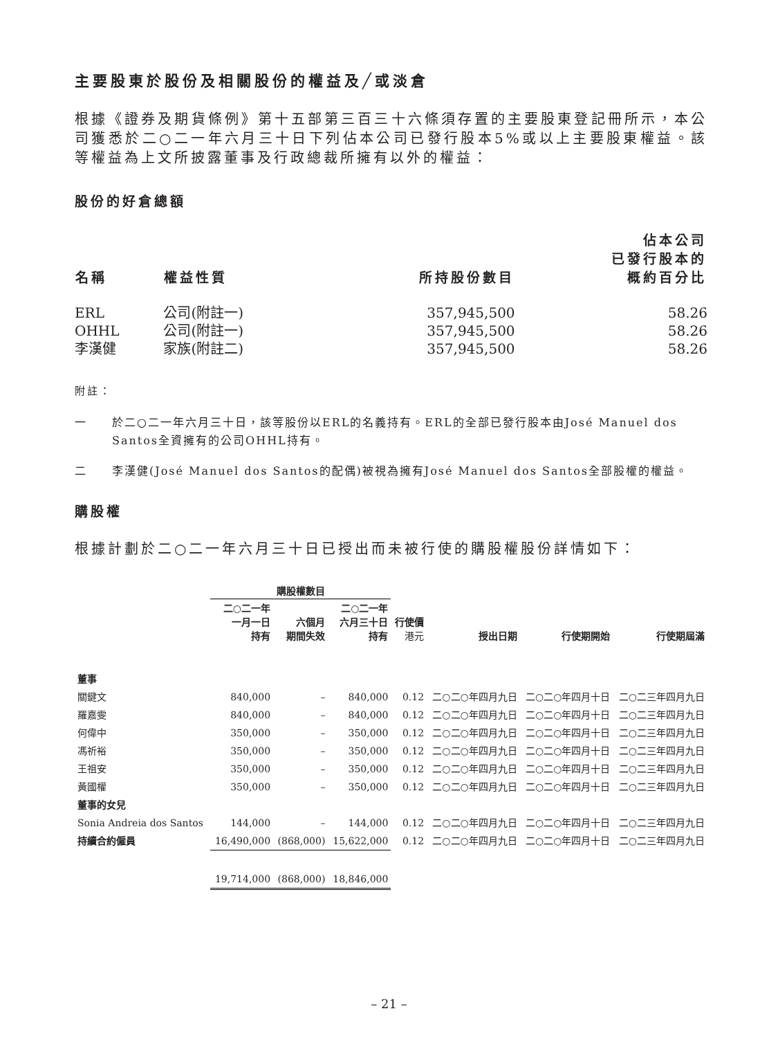主要股東於股份及相關股份的權益及╱或淡倉
根據《證券及期貨條例》第十五部第三百三十六條須存置的主要股東登記冊所示，本公司獲悉於二○二一年六月三十日下列佔本公司已發行股本5%或以上主要股東權益。該等權益為上文所披露董事及行政總裁所擁有以外的權益：
股份的好倉總額
| 名稱 | 權益性質 | 所持股份數目 | 佔本公司 已發行股本的 概約百分比 |
| --- | --- | --- | --- |
| ERL | 公司(附註一) | 357,945,500 | 58.26 |
| OHHL | 公司(附註一) | 357,945,500 | 58.26 |
| 李漢健 | 家族(附註二) | 357,945,500 | 58.26 |
附註：
一 於二○二一年六月三十日，該等股份以ERL的名義持有。ERL的全部已發行股本由José Manuel dos Santos全資擁有的公司OHHL持有。
二 李漢健(José Manuel dos Santos的配偶)被視為擁有José Manuel dos Santos全部股權的權益。
購股權
根據計劃於二○二一年六月三十日已授出而未被行使的購股權股份詳情如下：
| | 購股權數目 | | | | | | |
| --- | --- | --- | --- | --- | --- | --- | --- |
| | 二○二一年 一月一日 持有 | 六個月 期間失效 | 二○二一年 六月三十日 持有 | 行使價 港元 | 授出日期 | 行使期開始 | 行使期屆滿 |
| 董事 | | | | | | | |
| 關鍵文 | 840,000 | – | 840,000 | 0.12 | 二○二○年四月九日 | 二○二○年四月十日 | 二○二三年四月九日 |
| 羅嘉雯 | 840,000 | – | 840,000 | 0.12 | 二○二○年四月九日 | 二○二○年四月十日 | 二○二三年四月九日 |
| 何偉中 | 350,000 | – | 350,000 | 0.12 | 二○二○年四月九日 | 二○二○年四月十日 | 二○二三年四月九日 |
| 馮祈裕 | 350,000 | – | 350,000 | 0.12 | 二○二○年四月九日 | 二○二○年四月十日 | 二○二三年四月九日 |
| 王祖安 | 350,000 | – | 350,000 | 0.12 | 二○二○年四月九日 | 二○二○年四月十日 | 二○二三年四月九日 |
| 黃國權 | 350,000 | – | 350,000 | 0.12 | 二○二○年四月九日 | 二○二○年四月十日 | 二○二三年四月九日 |
| 董事的女兒 | | | | | | | |
| Sonia Andreia dos Santos | 144,000 | – | 144,000 | 0.12 | 二○二○年四月九日 | 二○二○年四月十日 | 二○二三年四月九日 |
| 持續合約僱員 | 16,490,000 | (868,000) | 15,622,000 | 0.12 | 二○二○年四月九日 | 二○二○年四月十日 | 二○二三年四月九日 |
| | 19,714,000 | (868,000) | 18,846,000 | | | | |
– 21 –